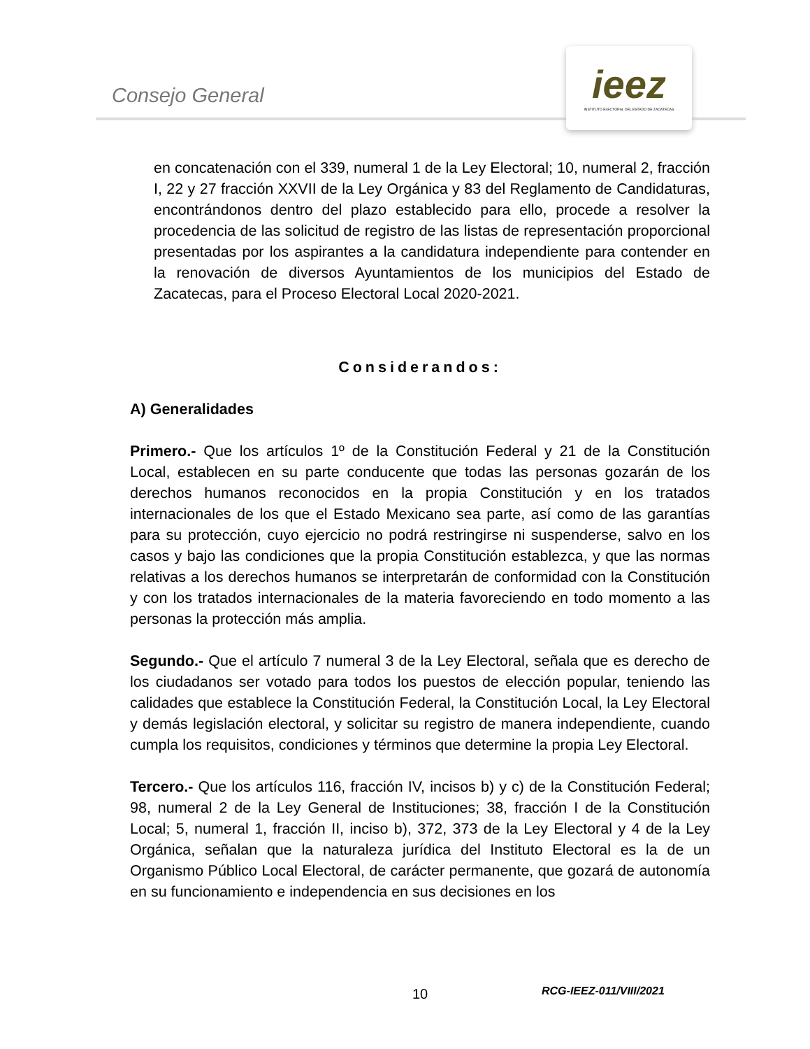Consejo General
ieez
INSTITUTO ELECTORAL DEL ESTADO DE ZACATECAS
en concatenación con el 339, numeral 1 de la Ley Electoral; 10, numeral 2, fracción I, 22 y 27 fracción XXVII de la Ley Orgánica y 83 del Reglamento de Candidaturas, encontrándonos dentro del plazo establecido para ello, procede a resolver la procedencia de las solicitud de registro de las listas de representación proporcional presentadas por los aspirantes a la candidatura independiente para contender en la renovación de diversos Ayuntamientos de los municipios del Estado de Zacatecas, para el Proceso Electoral Local 2020-2021.
Considerandos:
A) Generalidades
Primero.- Que los artículos 1º de la Constitución Federal y 21 de la Constitución Local, establecen en su parte conducente que todas las personas gozarán de los derechos humanos reconocidos en la propia Constitución y en los tratados internacionales de los que el Estado Mexicano sea parte, así como de las garantías para su protección, cuyo ejercicio no podrá restringirse ni suspenderse, salvo en los casos y bajo las condiciones que la propia Constitución establezca, y que las normas relativas a los derechos humanos se interpretarán de conformidad con la Constitución y con los tratados internacionales de la materia favoreciendo en todo momento a las personas la protección más amplia.
Segundo.- Que el artículo 7 numeral 3 de la Ley Electoral, señala que es derecho de los ciudadanos ser votado para todos los puestos de elección popular, teniendo las calidades que establece la Constitución Federal, la Constitución Local, la Ley Electoral y demás legislación electoral, y solicitar su registro de manera independiente, cuando cumpla los requisitos, condiciones y términos que determine la propia Ley Electoral.
Tercero.- Que los artículos 116, fracción IV, incisos b) y c) de la Constitución Federal; 98, numeral 2 de la Ley General de Instituciones; 38, fracción I de la Constitución Local; 5, numeral 1, fracción II, inciso b), 372, 373 de la Ley Electoral y 4 de la Ley Orgánica, señalan que la naturaleza jurídica del Instituto Electoral es la de un Organismo Público Local Electoral, de carácter permanente, que gozará de autonomía en su funcionamiento e independencia en sus decisiones en los
10 RCG-IEEZ-011/VIII/2021